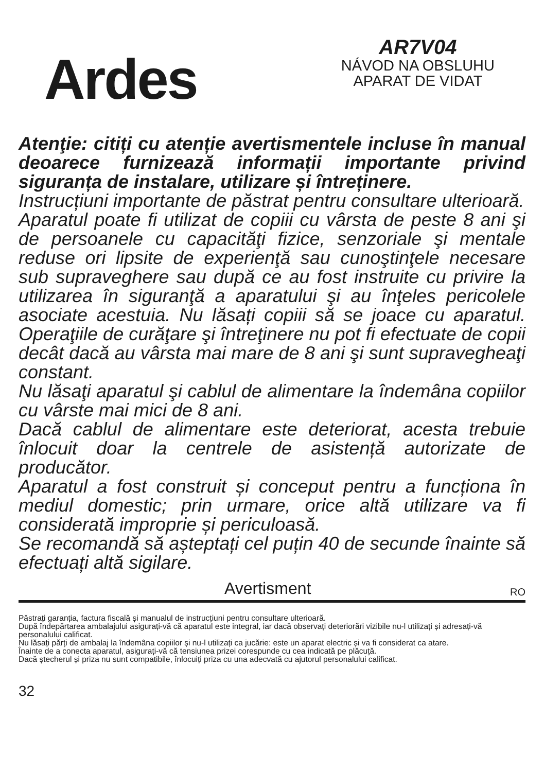Ardes
AR7V04
NÁVOD NA OBSLUHU
APARAT DE VIDAT
Atenţie: citiți cu atenție avertismentele incluse în manual deoarece furnizează informații importante privind siguranța de instalare, utilizare și întreținere.
Instrucțiuni importante de păstrat pentru consultare ulterioară.
Aparatul poate fi utilizat de copiii cu vârsta de peste 8 ani şi de persoanele cu capacităţi fizice, senzoriale şi mentale reduse ori lipsite de experienţă sau cunoştinţele necesare sub supraveghere sau după ce au fost instruite cu privire la utilizarea în siguranţă a aparatului şi au înţeles pericolele asociate acestuia. Nu lăsați copiii să se joace cu aparatul. Operaţiile de curăţare şi întreţinere nu pot fi efectuate de copii decât dacă au vârsta mai mare de 8 ani şi sunt supravegheaţi constant.
Nu lăsaţi aparatul şi cablul de alimentare la îndemâna copiilor cu vârste mai mici de 8 ani.
Dacă cablul de alimentare este deteriorat, acesta trebuie înlocuit doar la centrele de asistență autorizate de producător.
Aparatul a fost construit și conceput pentru a funcționa în mediul domestic; prin urmare, orice altă utilizare va fi considerată improprie și periculoasă.
Se recomandă să așteptați cel puțin 40 de secunde înainte să efectuați altă sigilare.
Avertisment RO
Păstrați garanția, factura fiscală și manualul de instrucțiuni pentru consultare ulterioară.
După îndepărtarea ambalajului asigurați-vă că aparatul este integral, iar dacă observați deteriorări vizibile nu-l utilizați și adresați-vă personalului calificat.
Nu lăsați părți de ambalaj la îndemâna copiilor și nu-l utilizați ca jucărie: este un aparat electric și va fi considerat ca atare.
Înainte de a conecta aparatul, asigurați-vă că tensiunea prizei corespunde cu cea indicată pe plăcuță.
Dacă ștecherul și priza nu sunt compatibile, înlocuiți priza cu una adecvată cu ajutorul personalului calificat.
32